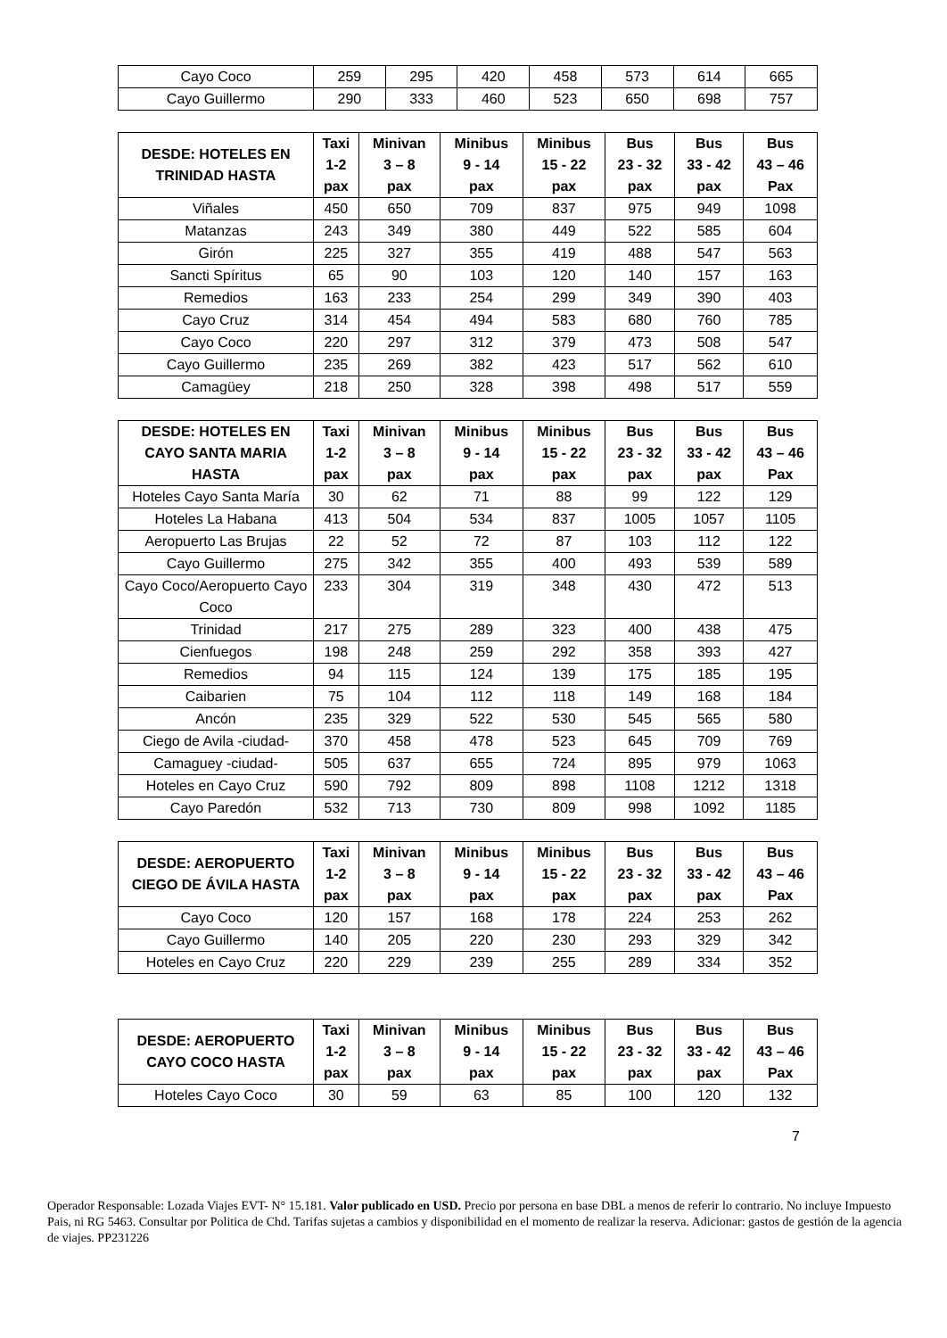| Cayo Coco | 259 | 295 | 420 | 458 | 573 | 614 | 665 |
| Cayo Guillermo | 290 | 333 | 460 | 523 | 650 | 698 | 757 |
| DESDE: HOTELES EN TRINIDAD HASTA | Taxi 1-2 pax | Minivan 3 – 8 pax | Minibus 9 - 14 pax | Minibus 15 - 22 pax | Bus 23 - 32 pax | Bus 33 - 42 pax | Bus 43 – 46 Pax |
| --- | --- | --- | --- | --- | --- | --- | --- |
| Viñales | 450 | 650 | 709 | 837 | 975 | 949 | 1098 |
| Matanzas | 243 | 349 | 380 | 449 | 522 | 585 | 604 |
| Girón | 225 | 327 | 355 | 419 | 488 | 547 | 563 |
| Sancti Spíritus | 65 | 90 | 103 | 120 | 140 | 157 | 163 |
| Remedios | 163 | 233 | 254 | 299 | 349 | 390 | 403 |
| Cayo Cruz | 314 | 454 | 494 | 583 | 680 | 760 | 785 |
| Cayo Coco | 220 | 297 | 312 | 379 | 473 | 508 | 547 |
| Cayo Guillermo | 235 | 269 | 382 | 423 | 517 | 562 | 610 |
| Camagüey | 218 | 250 | 328 | 398 | 498 | 517 | 559 |
| DESDE: HOTELES EN CAYO SANTA MARIA HASTA | Taxi 1-2 pax | Minivan 3 – 8 pax | Minibus 9 - 14 pax | Minibus 15 - 22 pax | Bus 23 - 32 pax | Bus 33 - 42 pax | Bus 43 – 46 Pax |
| --- | --- | --- | --- | --- | --- | --- | --- |
| Hoteles Cayo Santa María | 30 | 62 | 71 | 88 | 99 | 122 | 129 |
| Hoteles La Habana | 413 | 504 | 534 | 837 | 1005 | 1057 | 1105 |
| Aeropuerto Las Brujas | 22 | 52 | 72 | 87 | 103 | 112 | 122 |
| Cayo Guillermo | 275 | 342 | 355 | 400 | 493 | 539 | 589 |
| Cayo Coco/Aeropuerto Cayo Coco | 233 | 304 | 319 | 348 | 430 | 472 | 513 |
| Trinidad | 217 | 275 | 289 | 323 | 400 | 438 | 475 |
| Cienfuegos | 198 | 248 | 259 | 292 | 358 | 393 | 427 |
| Remedios | 94 | 115 | 124 | 139 | 175 | 185 | 195 |
| Caibarien | 75 | 104 | 112 | 118 | 149 | 168 | 184 |
| Ancón | 235 | 329 | 522 | 530 | 545 | 565 | 580 |
| Ciego de Avila -ciudad- | 370 | 458 | 478 | 523 | 645 | 709 | 769 |
| Camaguey -ciudad- | 505 | 637 | 655 | 724 | 895 | 979 | 1063 |
| Hoteles en Cayo Cruz | 590 | 792 | 809 | 898 | 1108 | 1212 | 1318 |
| Cayo Paredón | 532 | 713 | 730 | 809 | 998 | 1092 | 1185 |
| DESDE: AEROPUERTO CIEGO DE ÁVILA HASTA | Taxi 1-2 pax | Minivan 3 – 8 pax | Minibus 9 - 14 pax | Minibus 15 - 22 pax | Bus 23 - 32 pax | Bus 33 - 42 pax | Bus 43 – 46 Pax |
| --- | --- | --- | --- | --- | --- | --- | --- |
| Cayo Coco | 120 | 157 | 168 | 178 | 224 | 253 | 262 |
| Cayo Guillermo | 140 | 205 | 220 | 230 | 293 | 329 | 342 |
| Hoteles en Cayo Cruz | 220 | 229 | 239 | 255 | 289 | 334 | 352 |
| DESDE: AEROPUERTO CAYO COCO HASTA | Taxi 1-2 pax | Minivan 3 – 8 pax | Minibus 9 - 14 pax | Minibus 15 - 22 pax | Bus 23 - 32 pax | Bus 33 - 42 pax | Bus 43 – 46 Pax |
| --- | --- | --- | --- | --- | --- | --- | --- |
| Hoteles Cayo Coco | 30 | 59 | 63 | 85 | 100 | 120 | 132 |
7
Operador Responsable: Lozada Viajes EVT- N° 15.181. Valor publicado en USD. Precio por persona en base DBL a menos de referir lo contrario. No incluye Impuesto Pais, ni RG 5463. Consultar por Politica de Chd. Tarifas sujetas a cambios y disponibilidad en el momento de realizar la reserva. Adicionar: gastos de gestión de la agencia de viajes. PP231226